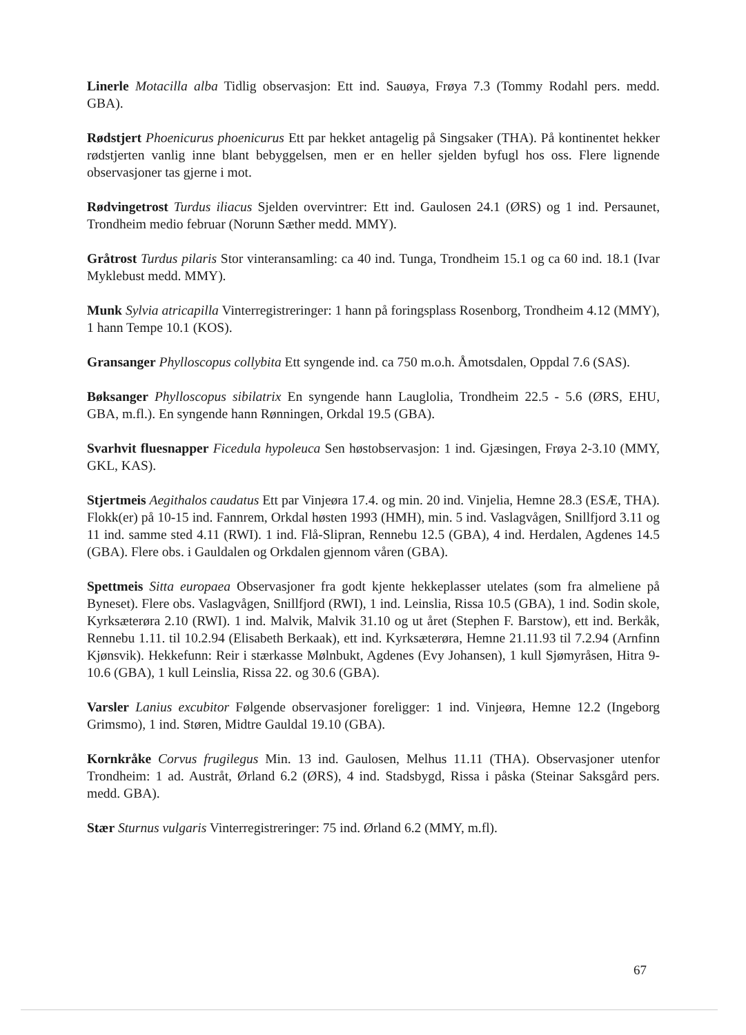Linerle Motacilla alba Tidlig observasjon: Ett ind. Sauøya, Frøya 7.3 (Tommy Rodahl pers. medd. GBA).
Rødstjert Phoenicurus phoenicurus Ett par hekket antagelig på Singsaker (THA). På kontinentet hekker rødstjerten vanlig inne blant bebyggelsen, men er en heller sjelden byfugl hos oss. Flere lignende observasjoner tas gjerne i mot.
Rødvingetrost Turdus iliacus Sjelden overvintrer: Ett ind. Gaulosen 24.1 (ØRS) og 1 ind. Persaunet, Trondheim medio februar (Norunn Sæther medd. MMY).
Gråtrost Turdus pilaris Stor vinteransamling: ca 40 ind. Tunga, Trondheim 15.1 og ca 60 ind. 18.1 (Ivar Myklebust medd. MMY).
Munk Sylvia atricapilla Vinterregistreringer: 1 hann på foringsplass Rosenborg, Trondheim 4.12 (MMY), 1 hann Tempe 10.1 (KOS).
Gransanger Phylloscopus collybita Ett syngende ind. ca 750 m.o.h. Åmotsdalen, Oppdal 7.6 (SAS).
Bøksanger Phylloscopus sibilatrix En syngende hann Lauglolia, Trondheim 22.5 - 5.6 (ØRS, EHU, GBA, m.fl.). En syngende hann Rønningen, Orkdal 19.5 (GBA).
Svarhvit fluesnapper Ficedula hypoleuca Sen høstobservasjon: 1 ind. Gjæsingen, Frøya 2-3.10 (MMY, GKL, KAS).
Stjertmeis Aegithalos caudatus Ett par Vinjeøra 17.4. og min. 20 ind. Vinjelia, Hemne 28.3 (ESÆ, THA). Flokk(er) på 10-15 ind. Fannrem, Orkdal høsten 1993 (HMH), min. 5 ind. Vaslagvågen, Snillfjord 3.11 og 11 ind. samme sted 4.11 (RWI). 1 ind. Flå-Slipran, Rennebu 12.5 (GBA), 4 ind. Herdalen, Agdenes 14.5 (GBA). Flere obs. i Gauldalen og Orkdalen gjennom våren (GBA).
Spettmeis Sitta europaea Observasjoner fra godt kjente hekkeplasser utelates (som fra almeliene på Byneset). Flere obs. Vaslagvågen, Snillfjord (RWI), 1 ind. Leinslia, Rissa 10.5 (GBA), 1 ind. Sodin skole, Kyrksæterøra 2.10 (RWI). 1 ind. Malvik, Malvik 31.10 og ut året (Stephen F. Barstow), ett ind. Berkåk, Rennebu 1.11. til 10.2.94 (Elisabeth Berkaak), ett ind. Kyrksæterøra, Hemne 21.11.93 til 7.2.94 (Arnfinn Kjønsvik). Hekkefunn: Reir i stærkasse Mølnbukt, Agdenes (Evy Johansen), 1 kull Sjømyråsen, Hitra 9-10.6 (GBA), 1 kull Leinslia, Rissa 22. og 30.6 (GBA).
Varsler Lanius excubitor Følgende observasjoner foreligger: 1 ind. Vinjeøra, Hemne 12.2 (Ingeborg Grimsmo), 1 ind. Støren, Midtre Gauldal 19.10 (GBA).
Kornkråke Corvus frugilegus Min. 13 ind. Gaulosen, Melhus 11.11 (THA). Observasjoner utenfor Trondheim: 1 ad. Austråt, Ørland 6.2 (ØRS), 4 ind. Stadsbygd, Rissa i påska (Steinar Saksgård pers. medd. GBA).
Stær Sturnus vulgaris Vinterregistreringer: 75 ind. Ørland 6.2 (MMY, m.fl).
67